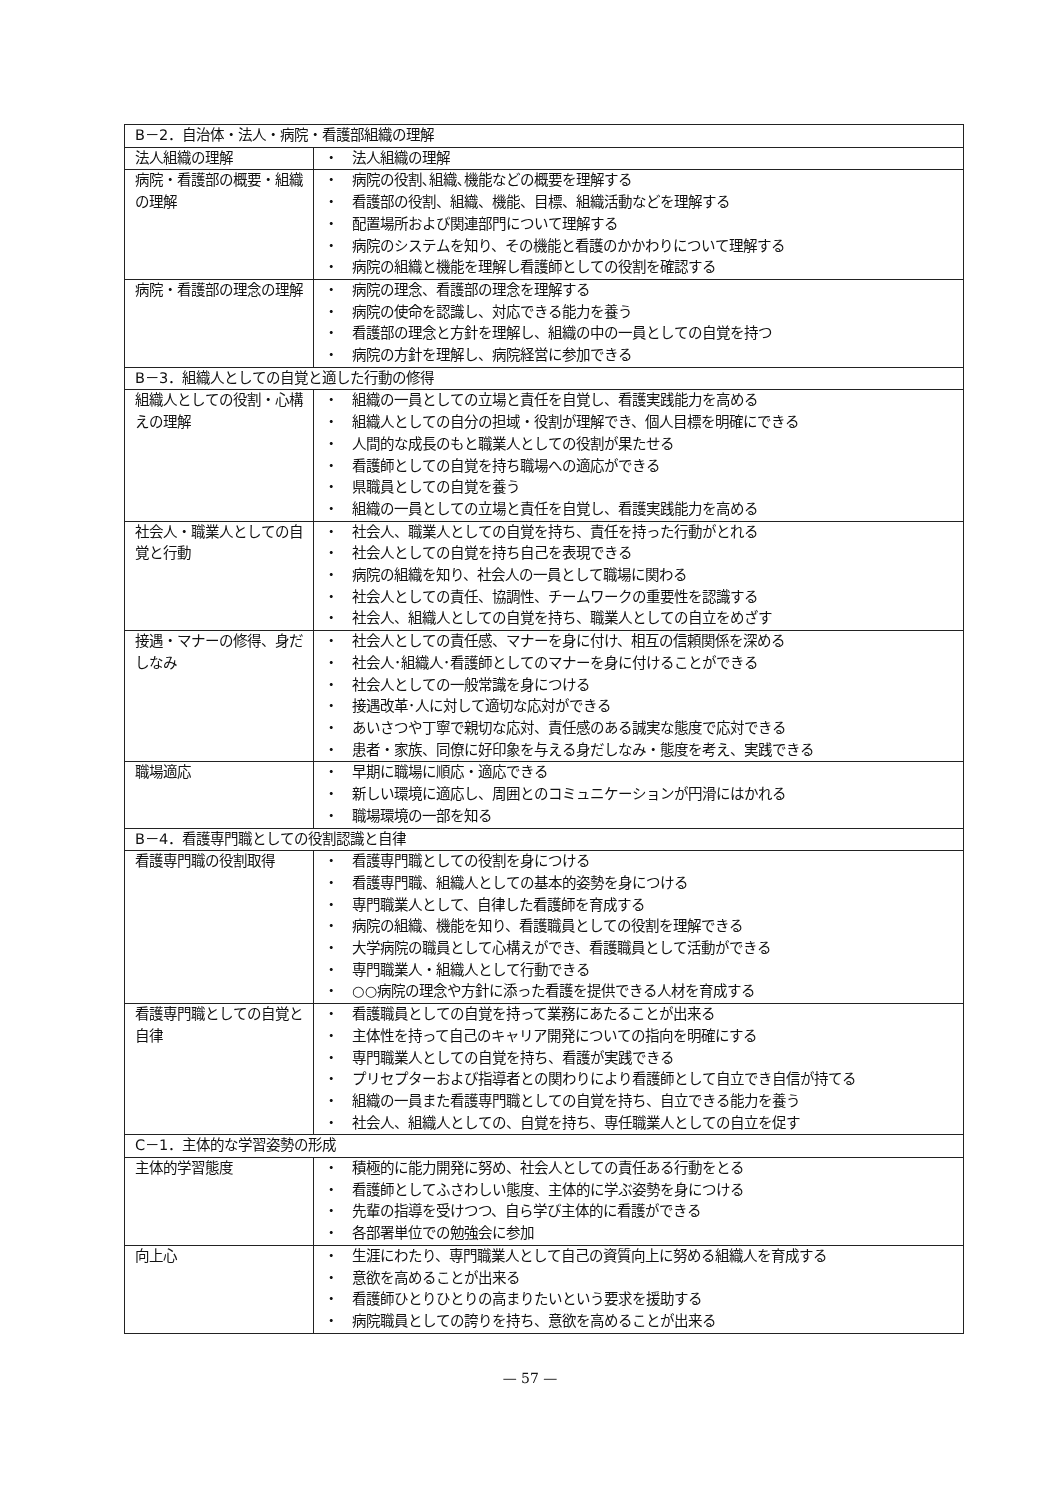| B－2．自治体・法人・病院・看護部組織の理解 | |
| 法人組織の理解 | ・ 法人組織の理解 |
| 病院・看護部の概要・組織の理解 | ・ 病院の役割､組織､機能などの概要を理解する ・ 看護部の役割、組織、機能、目標、組織活動などを理解する ・ 配置場所および関連部門について理解する ・ 病院のシステムを知り、その機能と看護のかかわりについて理解する ・ 病院の組織と機能を理解し看護師としての役割を確認する |
| 病院・看護部の理念の理解 | ・ 病院の理念、看護部の理念を理解する ・ 病院の使命を認識し、対応できる能力を養う ・ 看護部の理念と方針を理解し、組織の中の一員としての自覚を持つ ・ 病院の方針を理解し、病院経営に参加できる |
| B－3．組織人としての自覚と適した行動の修得 | |
| 組織人としての役割・心構えの理解 | ・ 組織の一員としての立場と責任を自覚し、看護実践能力を高める ・ 組織人としての自分の担域・役割が理解でき、個人目標を明確にできる ・ 人間的な成長のもと職業人としての役割が果たせる ・ 看護師としての自覚を持ち職場への適応ができる ・ 県職員としての自覚を養う ・ 組織の一員としての立場と責任を自覚し、看護実践能力を高める |
| 社会人・職業人としての自覚と行動 | ・ 社会人、職業人としての自覚を持ち、責任を持った行動がとれる ・ 社会人としての自覚を持ち自己を表現できる ・ 病院の組織を知り、社会人の一員として職場に関わる ・ 社会人としての責任、協調性、チームワークの重要性を認識する ・ 社会人、組織人としての自覚を持ち、職業人としての自立をめざす |
| 接遇・マナーの修得、身だしなみ | ・ 社会人としての責任感、マナーを身に付け、相互の信頼関係を深める ・ 社会人･組織人･看護師としてのマナーを身に付けることができる ・ 社会人としての一般常識を身につける ・ 接遇改革･人に対して適切な応対ができる ・ あいさつや丁寧で親切な応対、責任感のある誠実な態度で応対できる ・ 患者・家族、同僚に好印象を与える身だしなみ・態度を考え、実践できる |
| 職場適応 | ・ 早期に職場に順応・適応できる ・ 新しい環境に適応し、周囲とのコミュニケーションが円滑にはかれる ・ 職場環境の一部を知る |
| B－4．看護専門職としての役割認識と自律 | |
| 看護専門職の役割取得 | ・ 看護専門職としての役割を身につける ・ 看護専門職、組織人としての基本的姿勢を身につける ・ 専門職業人として、自律した看護師を育成する ・ 病院の組織、機能を知り、看護職員としての役割を理解できる ・ 大学病院の職員として心構えができ、看護職員として活動ができる ・ 専門職業人・組織人として行動できる ・ ○○病院の理念や方針に添った看護を提供できる人材を育成する |
| 看護専門職としての自覚と自律 | ・ 看護職員としての自覚を持って業務にあたることが出来る ・ 主体性を持って自己のキャリア開発についての指向を明確にする ・ 専門職業人としての自覚を持ち、看護が実践できる ・ プリセプターおよび指導者との関わりにより看護師として自立でき自信が持てる ・ 組織の一員また看護専門職としての自覚を持ち、自立できる能力を養う ・ 社会人、組織人としての、自覚を持ち、専任職業人としての自立を促す |
| C－1．主体的な学習姿勢の形成 | |
| 主体的学習態度 | ・ 積極的に能力開発に努め、社会人としての責任ある行動をとる ・ 看護師としてふさわしい態度、主体的に学ぶ姿勢を身につける ・ 先輩の指導を受けつつ、自ら学び主体的に看護ができる ・ 各部署単位での勉強会に参加 |
| 向上心 | ・ 生涯にわたり、専門職業人として自己の資質向上に努める組織人を育成する ・ 意欲を高めることが出来る ・ 看護師ひとりひとりの高まりたいという要求を援助する ・ 病院職員としての誇りを持ち、意欲を高めることが出来る |
— 57 —